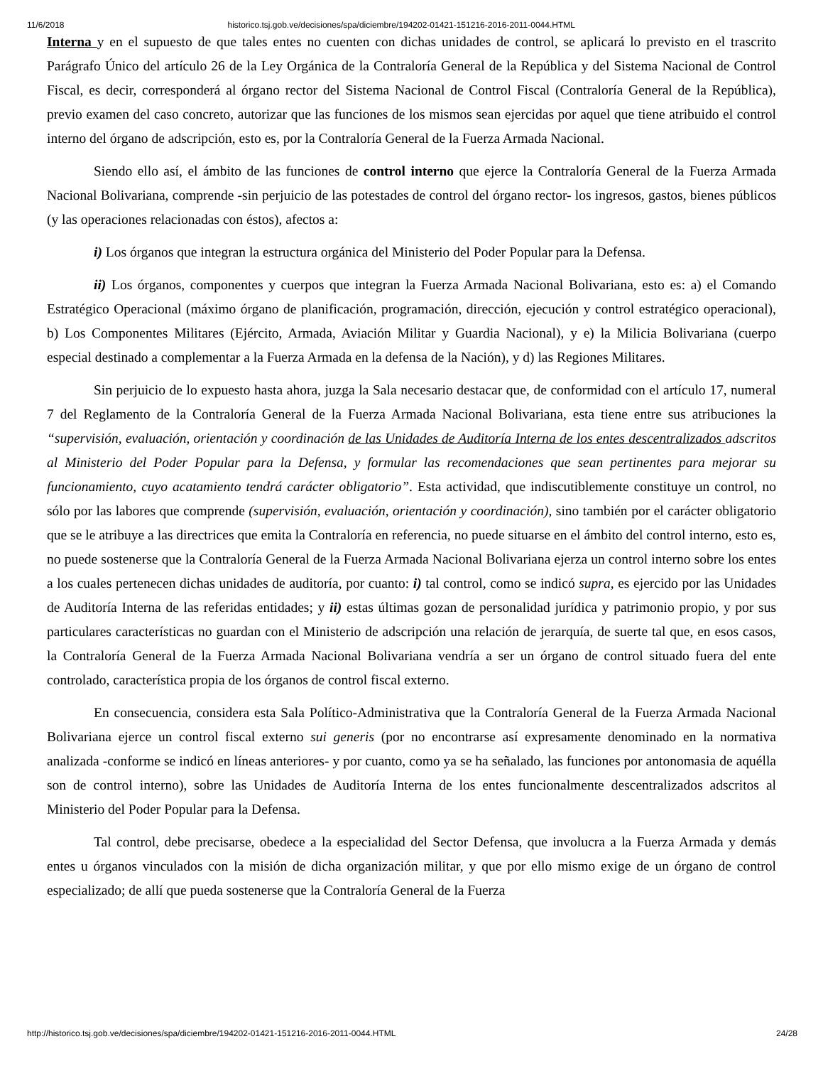11/6/2018 historico.tsj.gob.ve/decisiones/spa/diciembre/194202-01421-151216-2016-2011-0044.HTML
Interna y en el supuesto de que tales entes no cuenten con dichas unidades de control, se aplicará lo previsto en el trascrito Parágrafo Único del artículo 26 de la Ley Orgánica de la Contraloría General de la República y del Sistema Nacional de Control Fiscal, es decir, corresponderá al órgano rector del Sistema Nacional de Control Fiscal (Contraloría General de la República), previo examen del caso concreto, autorizar que las funciones de los mismos sean ejercidas por aquel que tiene atribuido el control interno del órgano de adscripción, esto es, por la Contraloría General de la Fuerza Armada Nacional.
Siendo ello así, el ámbito de las funciones de control interno que ejerce la Contraloría General de la Fuerza Armada Nacional Bolivariana, comprende -sin perjuicio de las potestades de control del órgano rector- los ingresos, gastos, bienes públicos (y las operaciones relacionadas con éstos), afectos a:
i) Los órganos que integran la estructura orgánica del Ministerio del Poder Popular para la Defensa.
ii) Los órganos, componentes y cuerpos que integran la Fuerza Armada Nacional Bolivariana, esto es: a) el Comando Estratégico Operacional (máximo órgano de planificación, programación, dirección, ejecución y control estratégico operacional), b) Los Componentes Militares (Ejército, Armada, Aviación Militar y Guardia Nacional), y e) la Milicia Bolivariana (cuerpo especial destinado a complementar a la Fuerza Armada en la defensa de la Nación), y d) las Regiones Militares.
Sin perjuicio de lo expuesto hasta ahora, juzga la Sala necesario destacar que, de conformidad con el artículo 17, numeral 7 del Reglamento de la Contraloría General de la Fuerza Armada Nacional Bolivariana, esta tiene entre sus atribuciones la “supervisión, evaluación, orientación y coordinación de las Unidades de Auditoría Interna de los entes descentralizados adscritos al Ministerio del Poder Popular para la Defensa, y formular las recomendaciones que sean pertinentes para mejorar su funcionamiento, cuyo acatamiento tendrá carácter obligatorio”. Esta actividad, que indiscutiblemente constituye un control, no sólo por las labores que comprende (supervisión, evaluación, orientación y coordinación), sino también por el carácter obligatorio que se le atribuye a las directrices que emita la Contraloría en referencia, no puede situarse en el ámbito del control interno, esto es, no puede sostenerse que la Contraloría General de la Fuerza Armada Nacional Bolivariana ejerza un control interno sobre los entes a los cuales pertenecen dichas unidades de auditoría, por cuanto: i) tal control, como se indicó supra, es ejercido por las Unidades de Auditoría Interna de las referidas entidades; y ii) estas últimas gozan de personalidad jurídica y patrimonio propio, y por sus particulares características no guardan con el Ministerio de adscripción una relación de jerarquía, de suerte tal que, en esos casos, la Contraloría General de la Fuerza Armada Nacional Bolivariana vendría a ser un órgano de control situado fuera del ente controlado, característica propia de los órganos de control fiscal externo.
En consecuencia, considera esta Sala Político-Administrativa que la Contraloría General de la Fuerza Armada Nacional Bolivariana ejerce un control fiscal externo sui generis (por no encontrarse así expresamente denominado en la normativa analizada -conforme se indicó en líneas anteriores- y por cuanto, como ya se ha señalado, las funciones por antonomasia de aquélla son de control interno), sobre las Unidades de Auditoría Interna de los entes funcionalmente descentralizados adscritos al Ministerio del Poder Popular para la Defensa.
Tal control, debe precisarse, obedece a la especialidad del Sector Defensa, que involucra a la Fuerza Armada y demás entes u órganos vinculados con la misión de dicha organización militar, y que por ello mismo exige de un órgano de control especializado; de allí que pueda sostenerse que la Contraloría General de la Fuerza
http://historico.tsj.gob.ve/decisiones/spa/diciembre/194202-01421-151216-2016-2011-0044.HTML 24/28